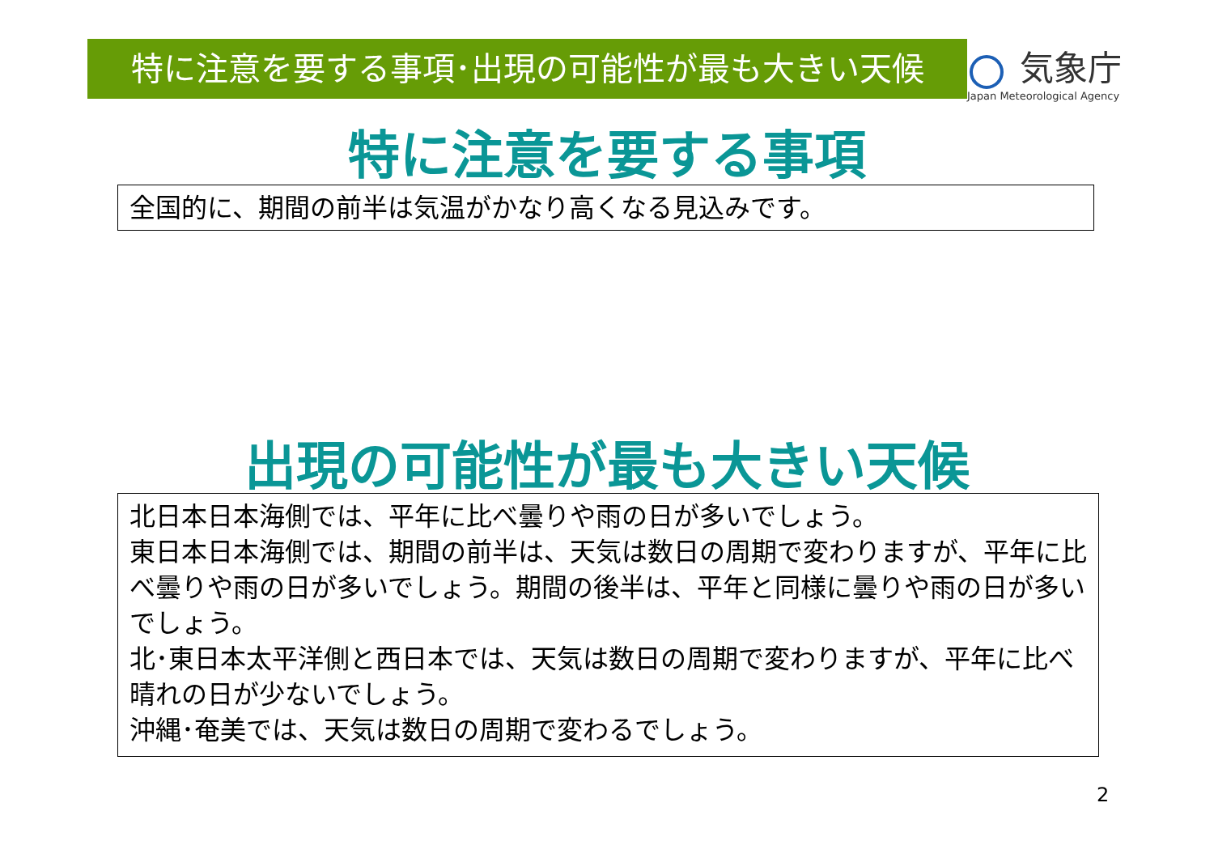特に注意を要する事項･出現の可能性が最も大きい天候
気象庁
Japan Meteorological Agency
特に注意を要する事項
全国的に、期間の前半は気温がかなり高くなる見込みです。
出現の可能性が最も大きい天候
北日本日本海側では、平年に比べ曇りや雨の日が多いでしょう。
東日本日本海側では、期間の前半は、天気は数日の周期で変わりますが、平年に比べ曇りや雨の日が多いでしょう。期間の後半は、平年と同様に曇りや雨の日が多いでしょう。
北･東日本太平洋側と西日本では、天気は数日の周期で変わりますが、平年に比べ晴れの日が少ないでしょう。
沖縄･奄美では、天気は数日の周期で変わるでしょう。
2